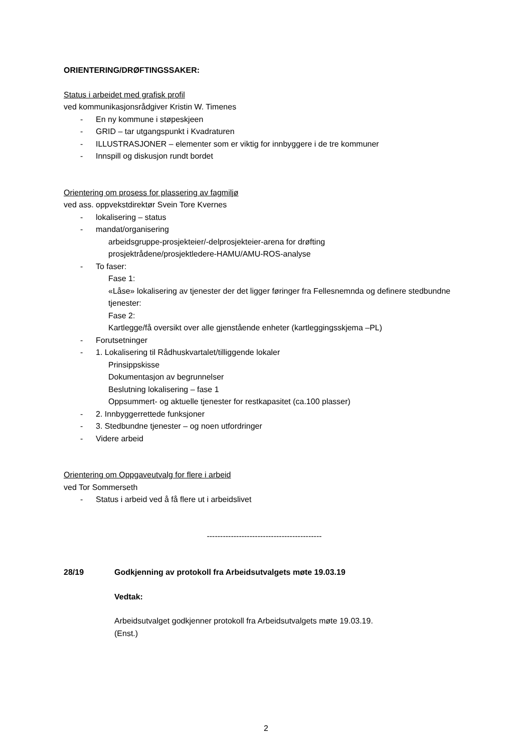ORIENTERING/DRØFTINGSSAKER:
Status i arbeidet med grafisk profil
ved kommunikasjonsrådgiver Kristin W. Timenes
- En ny kommune i støpeskjeen
- GRID – tar utgangspunkt i Kvadraturen
- ILLUSTRASJONER – elementer som er viktig for innbyggere i de tre kommuner
- Innspill og diskusjon rundt bordet
Orientering om prosess for plassering av fagmiljø
ved ass. oppvekstdirektør Svein Tore Kvernes
- lokalisering – status
- mandat/organisering
arbeidsgruppe-prosjekteier/-delprosjekteier-arena for drøfting
prosjektrådene/prosjektledere-HAMU/AMU-ROS-analyse
- To faser:
Fase 1:
«Låse» lokalisering av tjenester der det ligger føringer fra Fellesnemnda og definere stedbundne tjenester:
Fase 2:
Kartlegge/få oversikt over alle gjenstående enheter (kartleggingsskjema –PL)
- Forutsetninger
- 1. Lokalisering til Rådhuskvartalet/tilliggende lokaler
Prinsippskisse
Dokumentasjon av begrunnelser
Beslutning lokalisering – fase 1
Oppsummert- og aktuelle tjenester for restkapasitet (ca.100 plasser)
- 2. Innbyggerrettede funksjoner
- 3. Stedbundne tjenester – og noen utfordringer
- Videre arbeid
Orientering om Oppgaveutvalg for flere i arbeid
ved Tor Sommerseth
- Status i arbeid ved å få flere ut i arbeidslivet
-------------------------------------------
28/19 Godkjenning av protokoll fra Arbeidsutvalgets møte 19.03.19
Vedtak:
Arbeidsutvalget godkjenner protokoll fra Arbeidsutvalgets møte 19.03.19.
(Enst.)
2